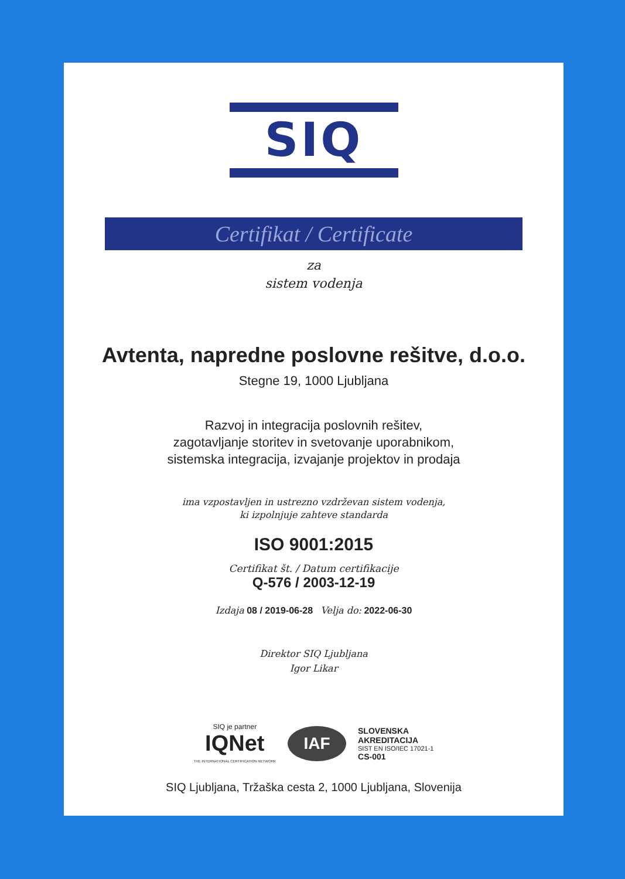SIQ
Certifikat / Certificate
za
sistem vodenja
Avtenta, napredne poslovne rešitve, d.o.o.
Stegne 19, 1000 Ljubljana
Razvoj in integracija poslovnih rešitev,
zagotavljanje storitev in svetovanje uporabnikom,
sistemska integracija, izvajanje projektov in prodaja
ima vzpostavljen in ustrezno vzdrževan sistem vodenja,
ki izpolnjuje zahteve standarda
ISO 9001:2015
Certifikat št. / Datum certifikacije
Q-576 / 2003-12-19
Izdaja 08 / 2019-06-28 Velja do: 2022-06-30
Direktor SIQ Ljubljana
Igor Likar
SIQ je partner
IQNet
THE INTERNATIONAL CERTIFICATION NETWORK
IAF
SLOVENSKA
AKREDITACIJA
SIST EN ISO/IEC 17021-1
CS-001
SIQ Ljubljana, Tržaška cesta 2, 1000 Ljubljana, Slovenija